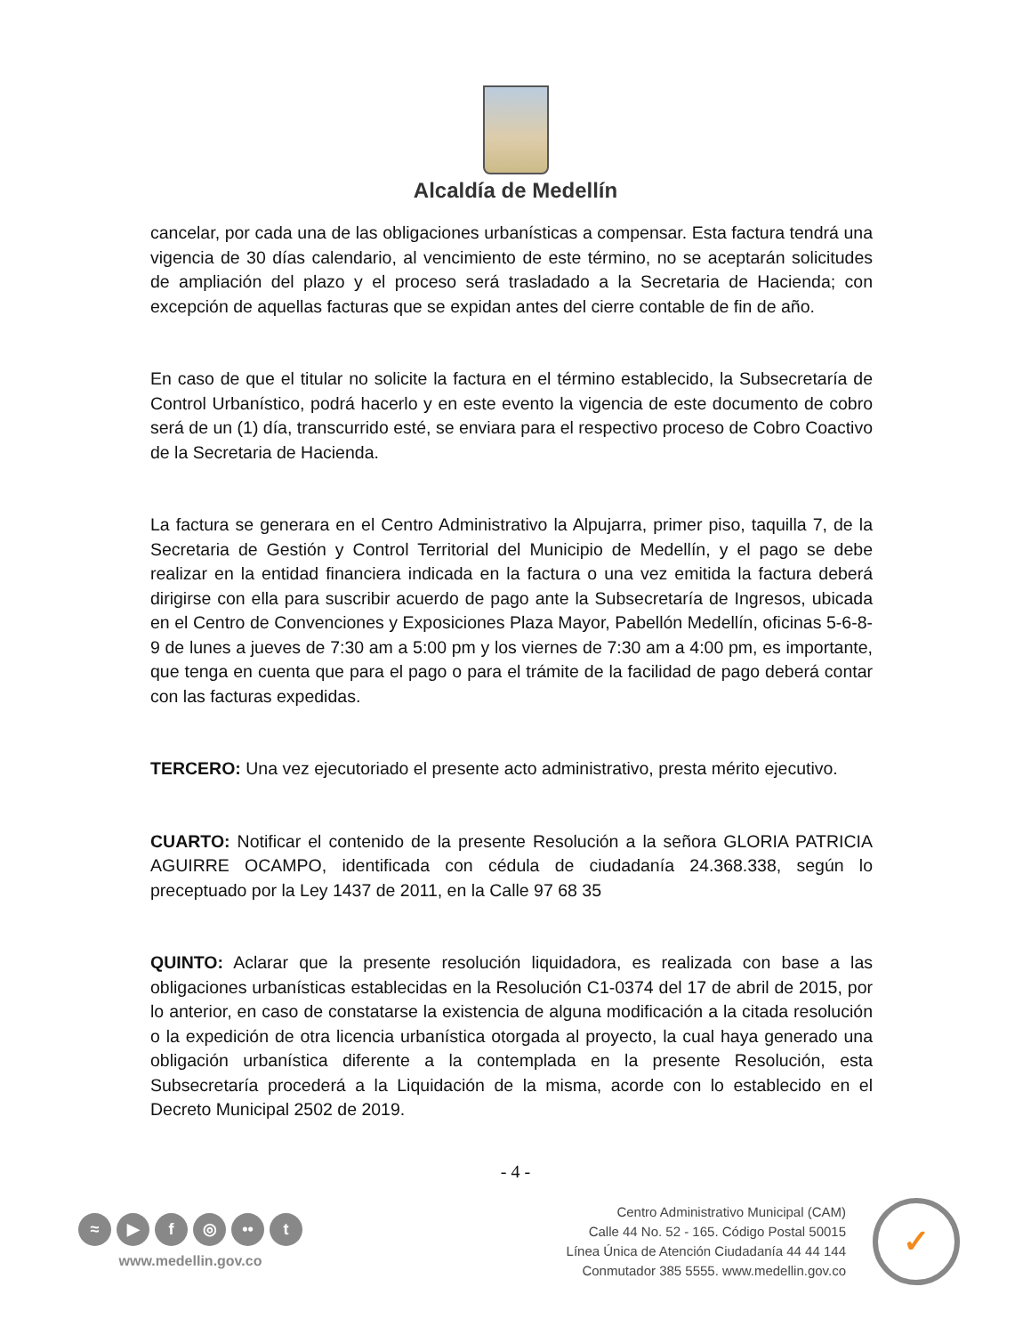Alcaldía de Medellín
cancelar, por cada una de las obligaciones urbanísticas a compensar. Esta factura tendrá una vigencia de 30 días calendario, al vencimiento de este término, no se aceptarán solicitudes de ampliación del plazo y el proceso será trasladado a la Secretaria de Hacienda; con excepción de aquellas facturas que se expidan antes del cierre contable de fin de año.
En caso de que el titular no solicite la factura en el término establecido, la Subsecretaría de Control Urbanístico, podrá hacerlo y en este evento la vigencia de este documento de cobro será de un (1) día, transcurrido esté, se enviara para el respectivo proceso de Cobro Coactivo de la Secretaria de Hacienda.
La factura se generara en el Centro Administrativo la Alpujarra, primer piso, taquilla 7, de la Secretaria de Gestión y Control Territorial del Municipio de Medellín, y el pago se debe realizar en la entidad financiera indicada en la factura o una vez emitida la factura deberá dirigirse con ella para suscribir acuerdo de pago ante la Subsecretaría de Ingresos, ubicada en el Centro de Convenciones y Exposiciones Plaza Mayor, Pabellón Medellín, oficinas 5-6-8-9 de lunes a jueves de 7:30 am a 5:00 pm y los viernes de 7:30 am a 4:00 pm, es importante, que tenga en cuenta que para el pago o para el trámite de la facilidad de pago deberá contar con las facturas expedidas.
TERCERO: Una vez ejecutoriado el presente acto administrativo, presta mérito ejecutivo.
CUARTO: Notificar el contenido de la presente Resolución a la señora GLORIA PATRICIA AGUIRRE OCAMPO, identificada con cédula de ciudadanía 24.368.338, según lo preceptuado por la Ley 1437 de 2011, en la Calle 97 68 35
QUINTO: Aclarar que la presente resolución liquidadora, es realizada con base a las obligaciones urbanísticas establecidas en la Resolución C1-0374 del 17 de abril de 2015, por lo anterior, en caso de constatarse la existencia de alguna modificación a la citada resolución o la expedición de otra licencia urbanística otorgada al proyecto, la cual haya generado una obligación urbanística diferente a la contemplada en la presente Resolución, esta Subsecretaría procederá a la Liquidación de la misma, acorde con lo establecido en el Decreto Municipal 2502 de 2019.
- 4 -
≈ ▶ f ◎ •• t
www.medellin.gov.co
Centro Administrativo Municipal (CAM)
Calle 44 No. 52 - 165. Código Postal 50015
Línea Única de Atención Ciudadanía 44 44 144
Conmutador 385 5555. www.medellin.gov.co
✓